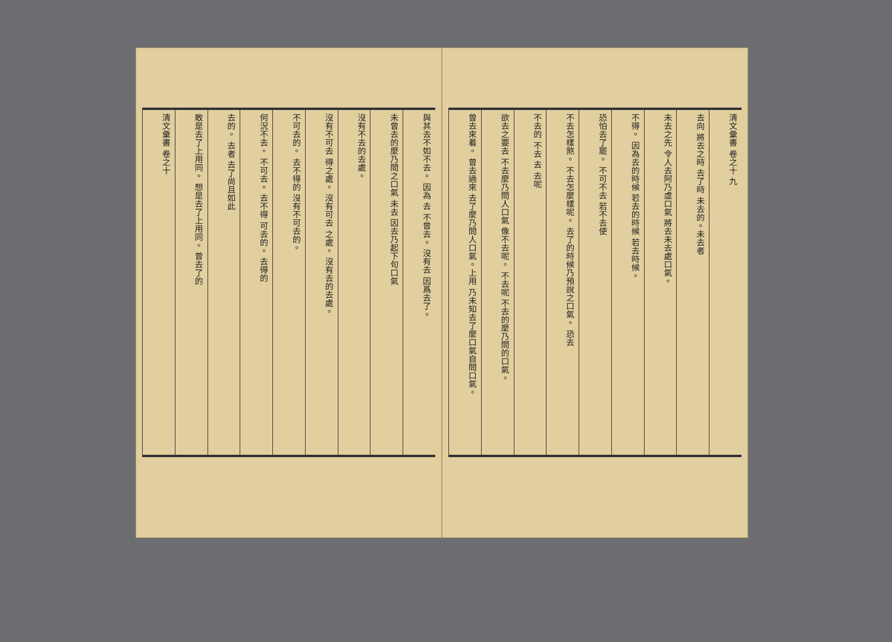與其去不如不去。 因為 去 不曾去。 沒有去 因爲去了。
未曾去的麼乃問之口氣 未去 因去乃起下句口氣
沒有不去的去處。
沒有不可去 得之處。 沒有可去 之處。 沒有去的去處。
不可去的。 去不得的 沒有不可去的。
何況不去。 不可去。 去不得 可去的。 去得的
去的。 去者 去了尚且如此
敢是去了上用同。 想是去了上用同。 曾去了的
清文彙書 卷之十
清文彙書 卷之十 九
去向 將去之時 去了時 未去的。未去者
未去之先 令人去阿乃虛口氣 將去未去處口氣。
不得。 因為去的時候 若去的時候 若去時候。
恐怕去了罷。 不可不去 若不去使
不去怎樣煞。 不去怎麼樣呢。 去了的時候乃預說之口氣。 恐去
不去的 不去 去 去呢
欲去之要去 不去麼乃問人口氣 像不去呢。 不去呢 不去的麼乃問的口氣。
曾去來着。 曾去過來 去了麼乃問人口氣。上用 乃未知去了麼口氣自問口氣。